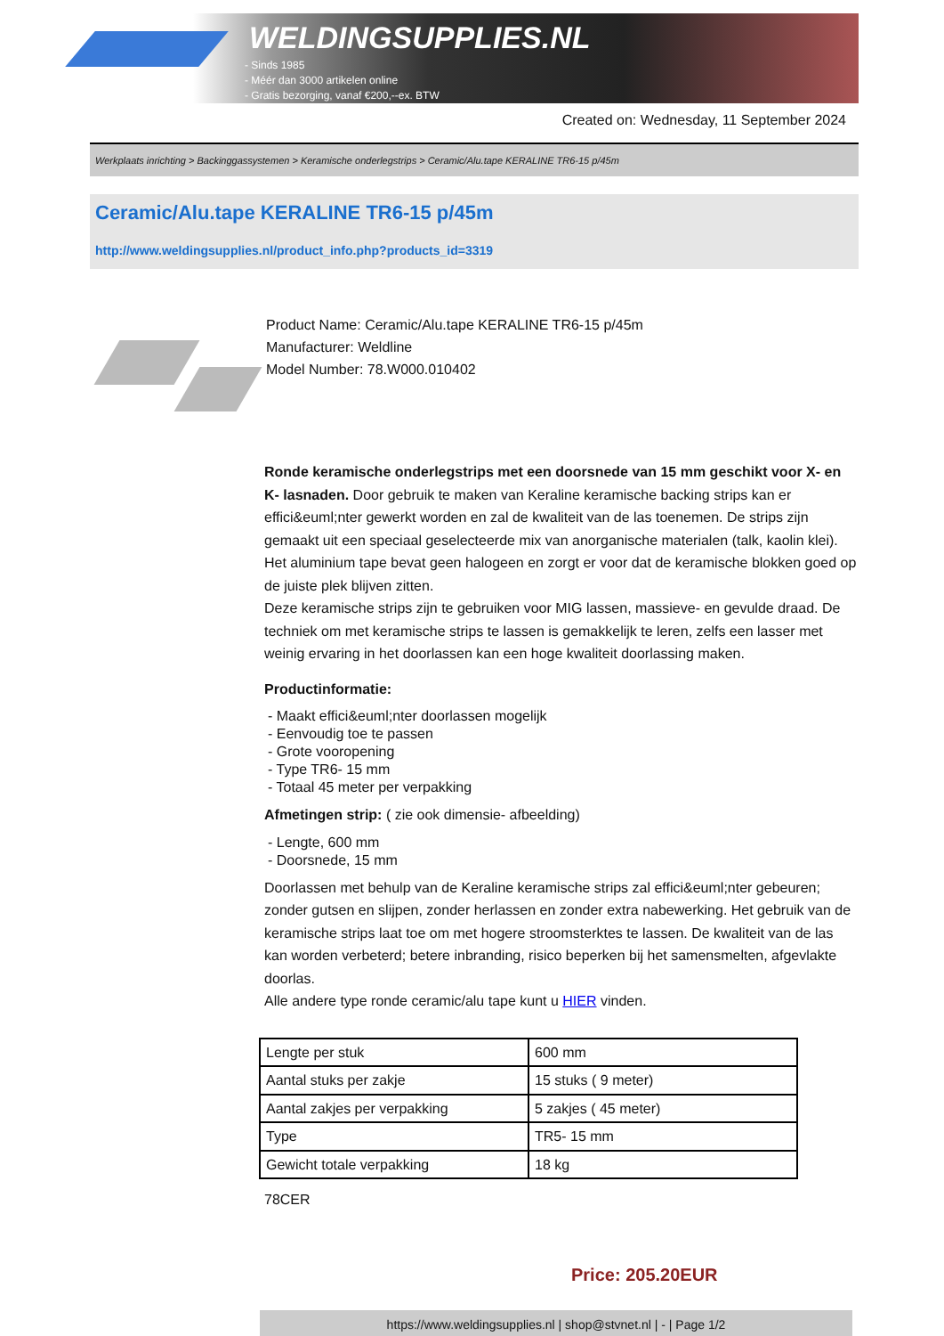WELDINGSUPPLIES.NL
- Sinds 1985
- Méér dan 3000 artikelen online
- Gratis bezorging, vanaf €200,--ex. BTW
Created on: Wednesday, 11 September 2024
Werkplaats inrichting > Backinggassystemen > Keramische onderlegstrips > Ceramic/Alu.tape KERALINE TR6-15 p/45m
Ceramic/Alu.tape KERALINE TR6-15 p/45m
http://www.weldingsupplies.nl/product_info.php?products_id=3319
Product Name: Ceramic/Alu.tape KERALINE TR6-15 p/45m
Manufacturer: Weldline
Model Number: 78.W000.010402
Ronde keramische onderlegstrips met een doorsnede van 15 mm geschikt voor X- en K- lasnaden. Door gebruik te maken van Keraline keramische backing strips kan er effici&euml;nter gewerkt worden en zal de kwaliteit van de las toenemen. De strips zijn gemaakt uit een speciaal geselecteerde mix van anorganische materialen (talk, kaolin klei). Het aluminium tape bevat geen halogeen en zorgt er voor dat de keramische blokken goed op de juiste plek blijven zitten.
Deze keramische strips zijn te gebruiken voor MIG lassen, massieve- en gevulde draad. De techniek om met keramische strips te lassen is gemakkelijk te leren, zelfs een lasser met weinig ervaring in het doorlassen kan een hoge kwaliteit doorlassing maken.
Productinformatie:
- Maakt effici&euml;nter doorlassen mogelijk
- Eenvoudig toe te passen
- Grote vooropening
- Type TR6- 15 mm
- Totaal 45 meter per verpakking
Afmetingen strip: ( zie ook dimensie- afbeelding)
- Lengte, 600 mm
- Doorsnede, 15 mm
Doorlassen met behulp van de Keraline keramische strips zal effici&euml;nter gebeuren; zonder gutsen en slijpen, zonder herlassen en zonder extra nabewerking. Het gebruik van de keramische strips laat toe om met hogere stroomsterktes te lassen. De kwaliteit van de las kan worden verbeterd; betere inbranding, risico beperken bij het samensmelten, afgevlakte doorlas.
Alle andere type ronde ceramic/alu tape kunt u HIER vinden.
| Lengte per stuk | 600 mm |
| Aantal stuks per zakje | 15 stuks ( 9 meter) |
| Aantal zakjes per verpakking | 5 zakjes ( 45 meter) |
| Type | TR5- 15 mm |
| Gewicht totale verpakking | 18 kg |
78CER
Price: 205.20EUR
https://www.weldingsupplies.nl | shop@stvnet.nl | - | Page 1/2